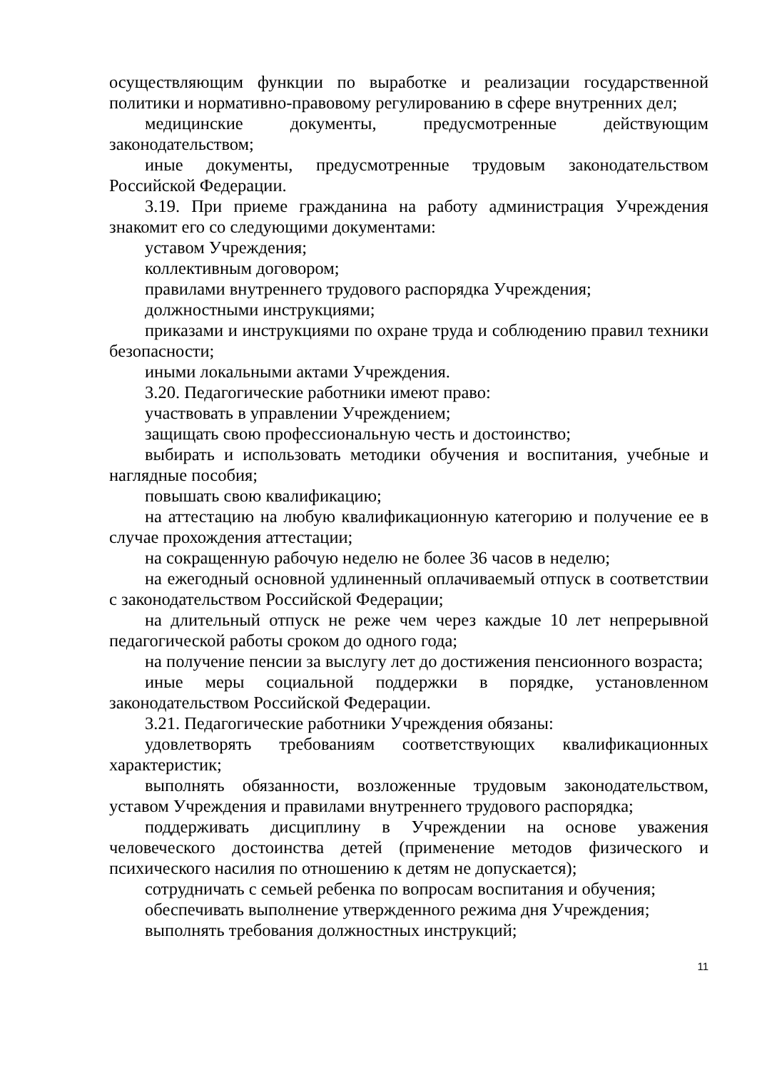осуществляющим функции по выработке и реализации государственной политики и нормативно-правовому регулированию в сфере внутренних дел;
медицинские документы, предусмотренные действующим законодательством;
иные документы, предусмотренные трудовым законодательством Российской Федерации.
3.19. При приеме гражданина на работу администрация Учреждения знакомит его со следующими документами:
уставом Учреждения;
коллективным договором;
правилами внутреннего трудового распорядка Учреждения;
должностными инструкциями;
приказами и инструкциями по охране труда и соблюдению правил техники безопасности;
иными локальными актами Учреждения.
3.20. Педагогические работники имеют право:
участвовать в управлении Учреждением;
защищать свою профессиональную честь и достоинство;
выбирать и использовать методики обучения и воспитания, учебные и наглядные пособия;
повышать свою квалификацию;
на аттестацию на любую квалификационную категорию и получение ее в случае прохождения аттестации;
на сокращенную рабочую неделю не более 36 часов в неделю;
на ежегодный основной удлиненный оплачиваемый отпуск в соответствии с законодательством Российской Федерации;
на длительный отпуск не реже чем через каждые 10 лет непрерывной педагогической работы сроком до одного года;
на получение пенсии за выслугу лет до достижения пенсионного возраста;
иные меры социальной поддержки в порядке, установленном законодательством Российской Федерации.
3.21. Педагогические работники Учреждения обязаны:
удовлетворять требованиям соответствующих квалификационных характеристик;
выполнять обязанности, возложенные трудовым законодательством, уставом Учреждения и правилами внутреннего трудового распорядка;
поддерживать дисциплину в Учреждении на основе уважения человеческого достоинства детей (применение методов физического и психического насилия по отношению к детям не допускается);
сотрудничать с семьей ребенка по вопросам воспитания и обучения;
обеспечивать выполнение утвержденного режима дня Учреждения;
выполнять требования должностных инструкций;
11